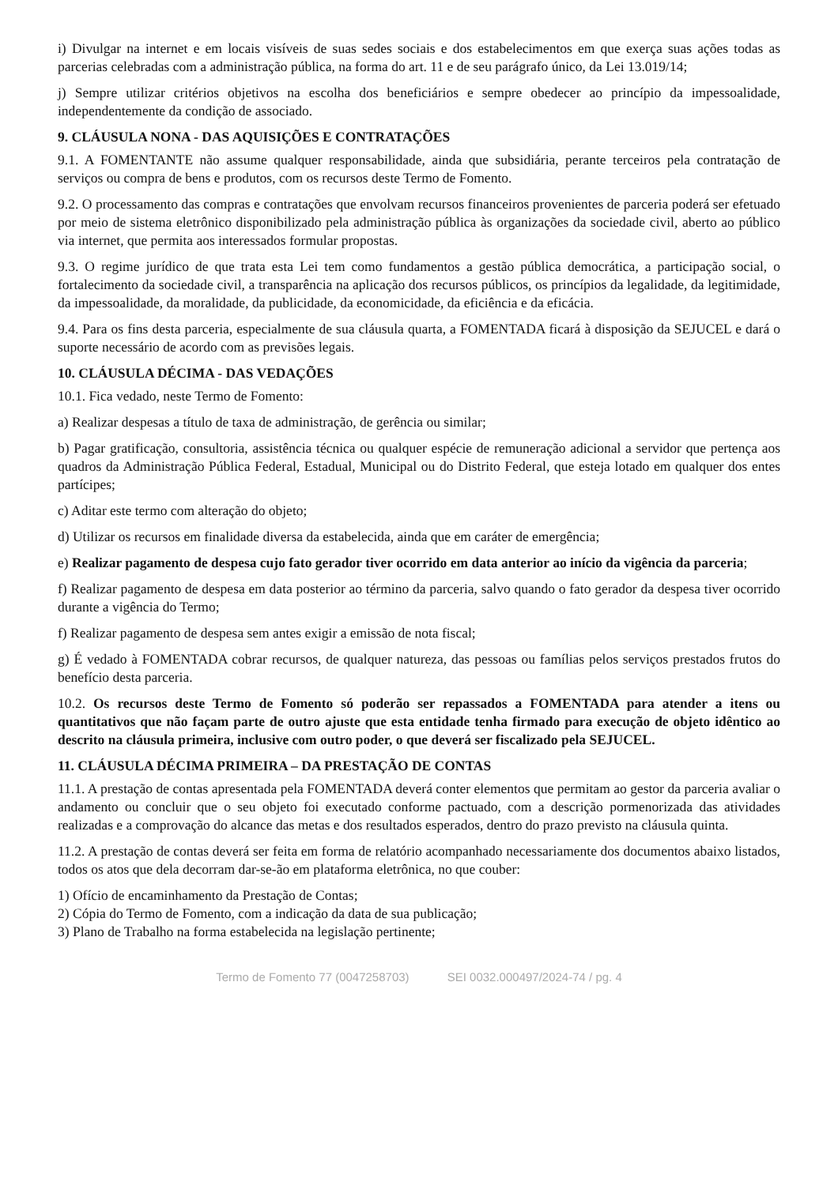i) Divulgar na internet e em locais visíveis de suas sedes sociais e dos estabelecimentos em que exerça suas ações todas as parcerias celebradas com a administração pública, na forma do art. 11 e de seu parágrafo único, da Lei 13.019/14;
j) Sempre utilizar critérios objetivos na escolha dos beneficiários e sempre obedecer ao princípio da impessoalidade, independentemente da condição de associado.
9. CLÁUSULA NONA - DAS AQUISIÇÕES E CONTRATAÇÕES
9.1. A FOMENTANTE não assume qualquer responsabilidade, ainda que subsidiária, perante terceiros pela contratação de serviços ou compra de bens e produtos, com os recursos deste Termo de Fomento.
9.2. O processamento das compras e contratações que envolvam recursos financeiros provenientes de parceria poderá ser efetuado por meio de sistema eletrônico disponibilizado pela administração pública às organizações da sociedade civil, aberto ao público via internet, que permita aos interessados formular propostas.
9.3. O regime jurídico de que trata esta Lei tem como fundamentos a gestão pública democrática, a participação social, o fortalecimento da sociedade civil, a transparência na aplicação dos recursos públicos, os princípios da legalidade, da legitimidade, da impessoalidade, da moralidade, da publicidade, da economicidade, da eficiência e da eficácia.
9.4. Para os fins desta parceria, especialmente de sua cláusula quarta, a FOMENTADA ficará à disposição da SEJUCEL e dará o suporte necessário de acordo com as previsões legais.
10. CLÁUSULA DÉCIMA - DAS VEDAÇÕES
10.1. Fica vedado, neste Termo de Fomento:
a) Realizar despesas a título de taxa de administração, de gerência ou similar;
b) Pagar gratificação, consultoria, assistência técnica ou qualquer espécie de remuneração adicional a servidor que pertença aos quadros da Administração Pública Federal, Estadual, Municipal ou do Distrito Federal, que esteja lotado em qualquer dos entes partícipes;
c) Aditar este termo com alteração do objeto;
d) Utilizar os recursos em finalidade diversa da estabelecida, ainda que em caráter de emergência;
e) Realizar pagamento de despesa cujo fato gerador tiver ocorrido em data anterior ao início da vigência da parceria;
f) Realizar pagamento de despesa em data posterior ao término da parceria, salvo quando o fato gerador da despesa tiver ocorrido durante a vigência do Termo;
f) Realizar pagamento de despesa sem antes exigir a emissão de nota fiscal;
g) É vedado à FOMENTADA cobrar recursos, de qualquer natureza, das pessoas ou famílias pelos serviços prestados frutos do benefício desta parceria.
10.2. Os recursos deste Termo de Fomento só poderão ser repassados a FOMENTADA para atender a itens ou quantitativos que não façam parte de outro ajuste que esta entidade tenha firmado para execução de objeto idêntico ao descrito na cláusula primeira, inclusive com outro poder, o que deverá ser fiscalizado pela SEJUCEL.
11. CLÁUSULA DÉCIMA PRIMEIRA – DA PRESTAÇÃO DE CONTAS
11.1. A prestação de contas apresentada pela FOMENTADA deverá conter elementos que permitam ao gestor da parceria avaliar o andamento ou concluir que o seu objeto foi executado conforme pactuado, com a descrição pormenorizada das atividades realizadas e a comprovação do alcance das metas e dos resultados esperados, dentro do prazo previsto na cláusula quinta.
11.2. A prestação de contas deverá ser feita em forma de relatório acompanhado necessariamente dos documentos abaixo listados, todos os atos que dela decorram dar-se-ão em plataforma eletrônica, no que couber:
1) Ofício de encaminhamento da Prestação de Contas;
2) Cópia do Termo de Fomento, com a indicação da data de sua publicação;
3) Plano de Trabalho na forma estabelecida na legislação pertinente;
Termo de Fomento 77 (0047258703) SEI 0032.000497/2024-74 / pg. 4